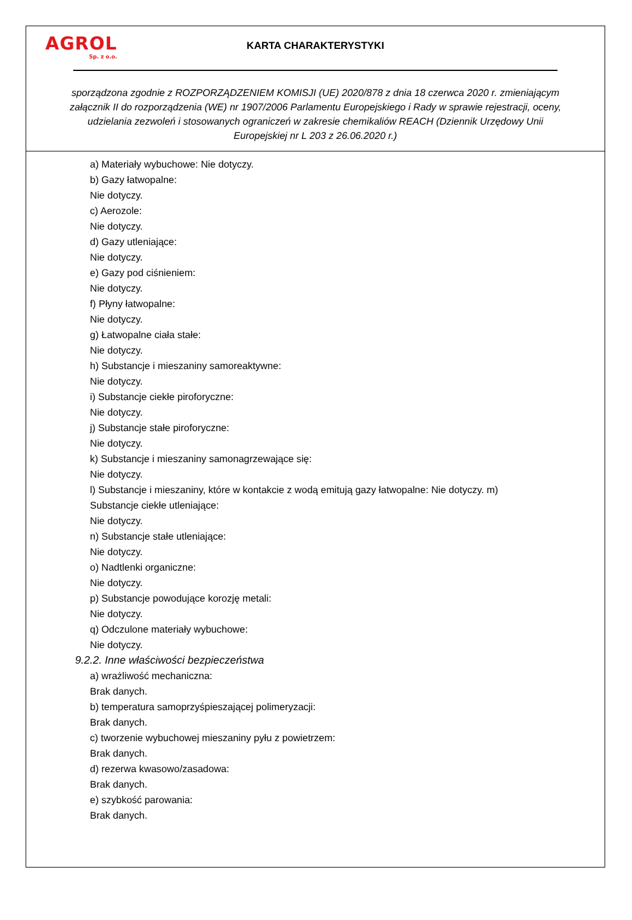AGROL
Sp. z o.o.
KARTA CHARAKTERYSTYKI
sporządzona zgodnie z ROZPORZĄDZENIEM KOMISJI (UE) 2020/878 z dnia 18 czerwca 2020 r. zmieniającym załącznik II do rozporządzenia (WE) nr 1907/2006 Parlamentu Europejskiego i Rady w sprawie rejestracji, oceny, udzielania zezwoleń i stosowanych ograniczeń w zakresie chemikaliów REACH (Dziennik Urzędowy Unii Europejskiej nr L 203 z 26.06.2020 r.)
a) Materiały wybuchowe: Nie dotyczy.
b) Gazy łatwopalne:
Nie dotyczy.
c) Aerozole:
Nie dotyczy.
d) Gazy utleniające:
Nie dotyczy.
e) Gazy pod ciśnieniem:
Nie dotyczy.
f) Płyny łatwopalne:
Nie dotyczy.
g) Łatwopalne ciała stałe:
Nie dotyczy.
h) Substancje i mieszaniny samoreaktywne:
Nie dotyczy.
i) Substancje ciekłe piroforyczne:
Nie dotyczy.
j) Substancje stałe piroforyczne:
Nie dotyczy.
k) Substancje i mieszaniny samonagrzewające się:
Nie dotyczy.
l) Substancje i mieszaniny, które w kontakcie z wodą emitują gazy łatwopalne: Nie dotyczy. m)
Substancje ciekłe utleniające:
Nie dotyczy.
n) Substancje stałe utleniające:
Nie dotyczy.
o) Nadtlenki organiczne:
Nie dotyczy.
p) Substancje powodujące korozję metali:
Nie dotyczy.
q) Odczulone materiały wybuchowe:
Nie dotyczy.
9.2.2. Inne właściwości bezpieczeństwa
a) wrażliwość mechaniczna:
Brak danych.
b) temperatura samoprzyśpieszającej polimeryzacji:
Brak danych.
c) tworzenie wybuchowej mieszaniny pyłu z powietrzem:
Brak danych.
d) rezerwa kwasowo/zasadowa:
Brak danych.
e) szybkość parowania:
Brak danych.